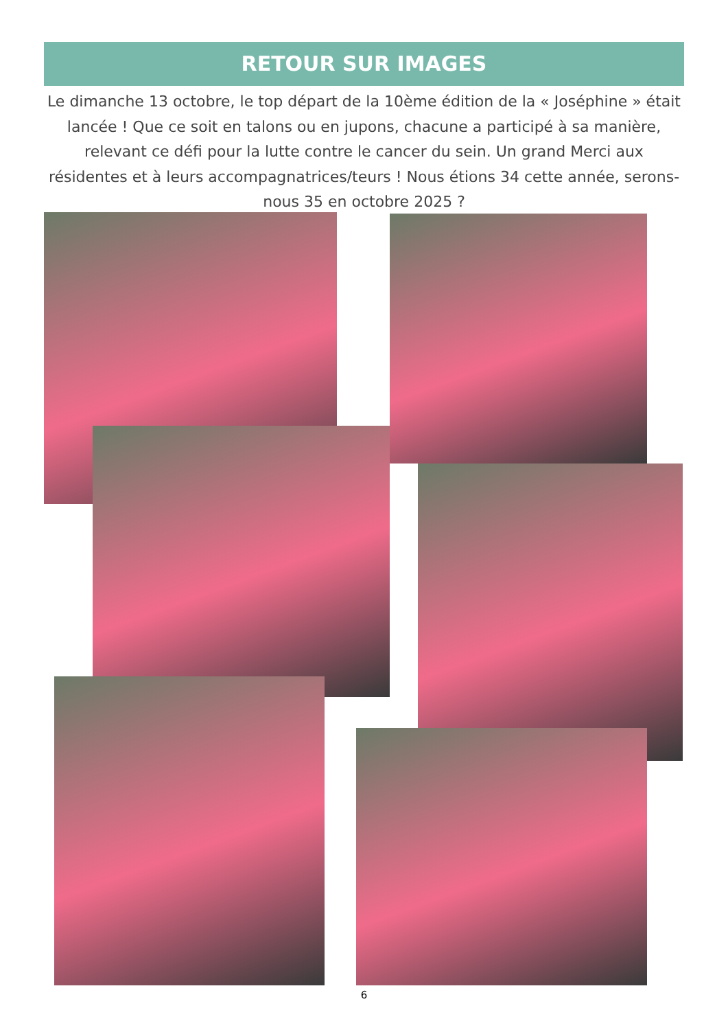RETOUR SUR IMAGES
Le dimanche 13 octobre, le top départ de la 10ème édition de la « Joséphine » était lancée ! Que ce soit en talons ou en jupons, chacune a participé à sa manière, relevant ce défi pour la lutte contre le cancer du sein. Un grand Merci aux résidentes et à leurs accompagnatrices/teurs ! Nous étions 34 cette année, serons-nous 35 en octobre 2025 ?
6